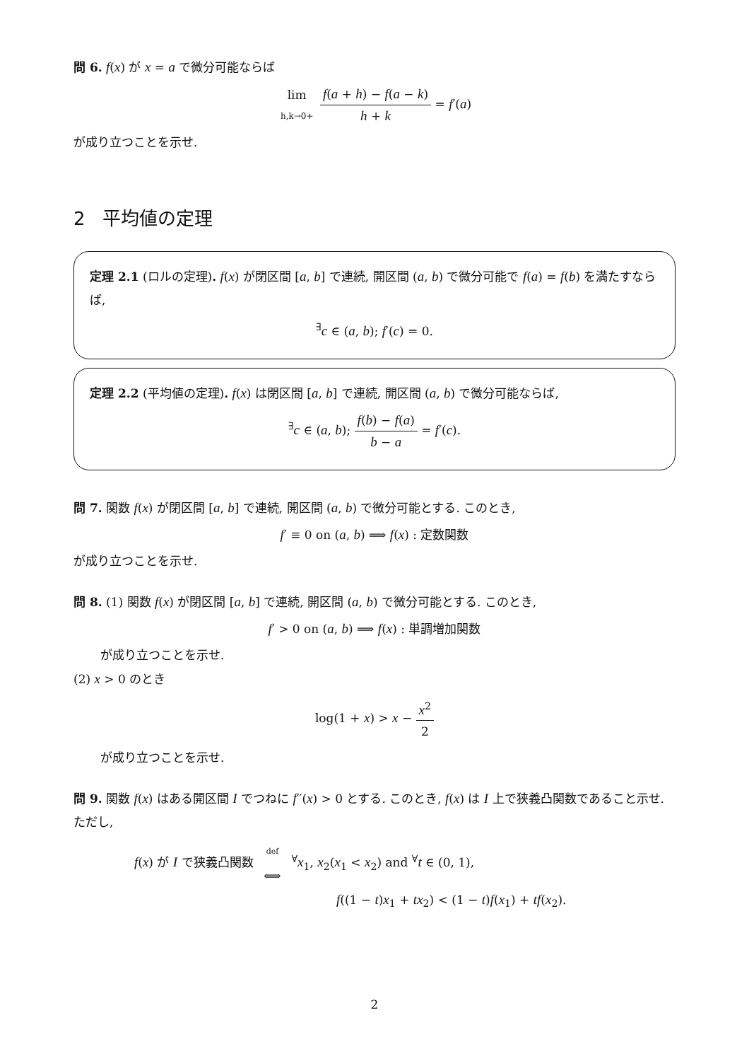問 6. f(x) が x = a で微分可能ならば
lim h,k→0+ f(a + h) − f(a − k) h + k = f′(a)
が成り立つことを示せ.
2 平均値の定理
定理 2.1 (ロルの定理). f(x) が閉区間 [a, b] で連続, 開区間 (a, b) で微分可能で f(a) = f(b) を満たすならば,
<sup>∃</sup>c ∈ (a, b); f′(c) = 0.
定理 2.2 (平均値の定理). f(x) は閉区間 [a, b] で連続, 開区間 (a, b) で微分可能ならば,
<sup>∃</sup>c ∈ (a, b); f(b) − f(a) b − a = f′(c).
問 7. 関数 f(x) が閉区間 [a, b] で連続, 開区間 (a, b) で微分可能とする. このとき,
f′ ≡ 0 on (a, b) ⟹ f(x) : 定数関数
が成り立つことを示せ.
問 8. (1) 関数 f(x) が閉区間 [a, b] で連続, 開区間 (a, b) で微分可能とする. このとき,
f′ > 0 on (a, b) ⟹ f(x) : 単調増加関数
が成り立つことを示せ.
(2) x > 0 のとき
log(1 + x) > x − x<sup>2</sup> 2
が成り立つことを示せ.
問 9. 関数 f(x) はある開区間 I でつねに f′′(x) > 0 とする. このとき, f(x) は I 上で狭義凸関数であること示せ. ただし,
f(x) が I で狭義凸関数 def ⟺ <sup>∀</sup>x<sub>1</sub>, x<sub>2</sub>(x<sub>1</sub> < x<sub>2</sub>) and <sup>∀</sup>t ∈ (0, 1),
f((1 − t)x<sub>1</sub> + tx<sub>2</sub>) < (1 − t)f(x<sub>1</sub>) + tf(x<sub>2</sub>).
2